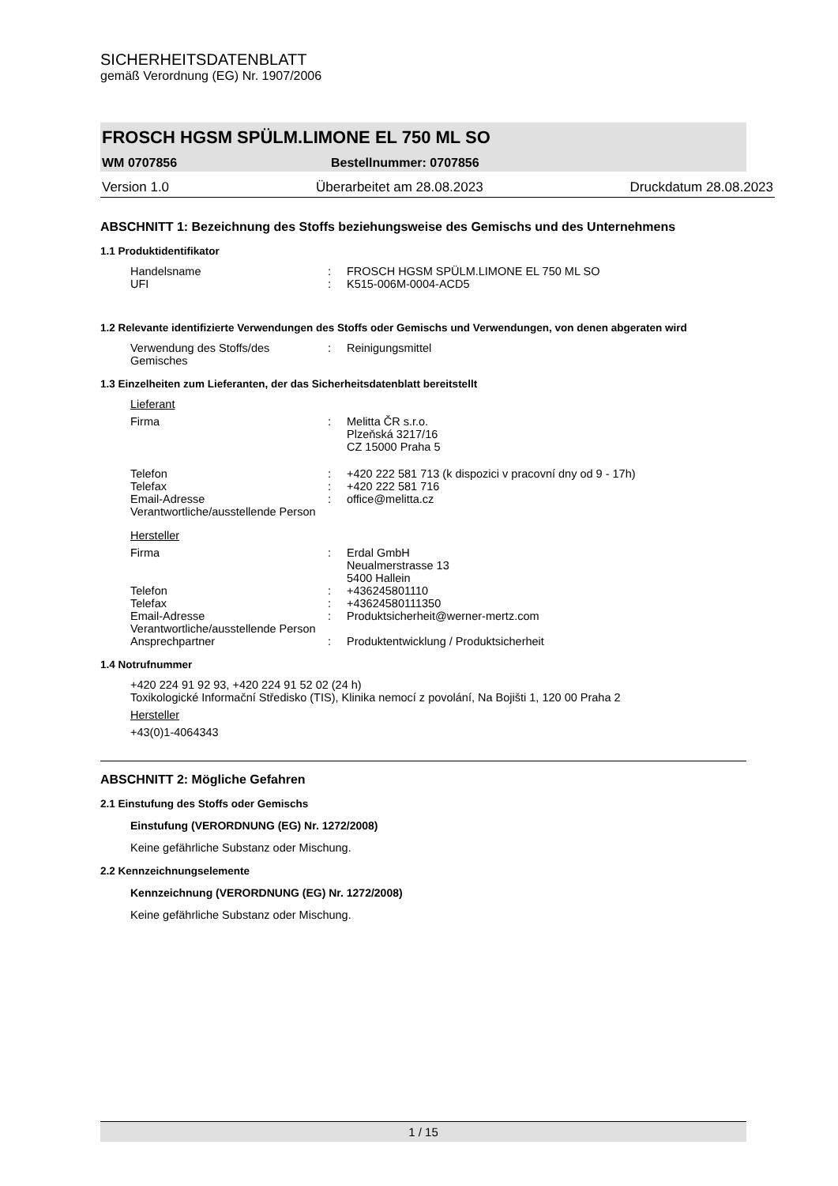SICHERHEITSDATENBLATT
gemäß Verordnung (EG) Nr. 1907/2006
FROSCH HGSM SPÜLM.LIMONE EL 750 ML SO
WM 0707856 Bestellnummer: 0707856
Version 1.0 Überarbeitet am 28.08.2023 Druckdatum 28.08.2023
ABSCHNITT 1: Bezeichnung des Stoffs beziehungsweise des Gemischs und des Unternehmens
1.1 Produktidentifikator
Handelsname: FROSCH HGSM SPÜLM.LIMONE EL 750 ML SO
UFI: K515-006M-0004-ACD5
1.2 Relevante identifizierte Verwendungen des Stoffs oder Gemischs und Verwendungen, von denen abgeraten wird
Verwendung des Stoffs/des Gemisches: Reinigungsmittel
1.3 Einzelheiten zum Lieferanten, der das Sicherheitsdatenblatt bereitstellt
Lieferant
Firma: Melitta ČR s.r.o.
Plzeňská 3217/16
CZ 15000 Praha 5
Telefon: +420 222 581 713 (k dispozici v pracovní dny od 9 - 17h)
Telefax: +420 222 581 716
Email-Adresse: office@melitta.cz
Verantwortliche/ausstellende Person
Hersteller
Firma: Erdal GmbH
Neualmerstrasse 13
5400 Hallein
Telefon: +436245801110
Telefax: +43624580111350
Email-Adresse: Produktsicherheit@werner-mertz.com
Verantwortliche/ausstellende Person
Ansprechpartner: Produktentwicklung / Produktsicherheit
1.4 Notrufnummer
+420 224 91 92 93, +420 224 91 52 02 (24 h)
Toxikologické Informační Středisko (TIS), Klinika nemocí z povolání, Na Bojišti 1, 120 00 Praha 2
Hersteller
+43(0)1-4064343
ABSCHNITT 2: Mögliche Gefahren
2.1 Einstufung des Stoffs oder Gemischs
Einstufung (VERORDNUNG (EG) Nr. 1272/2008)
Keine gefährliche Substanz oder Mischung.
2.2 Kennzeichnungselemente
Kennzeichnung (VERORDNUNG (EG) Nr. 1272/2008)
Keine gefährliche Substanz oder Mischung.
1 / 15